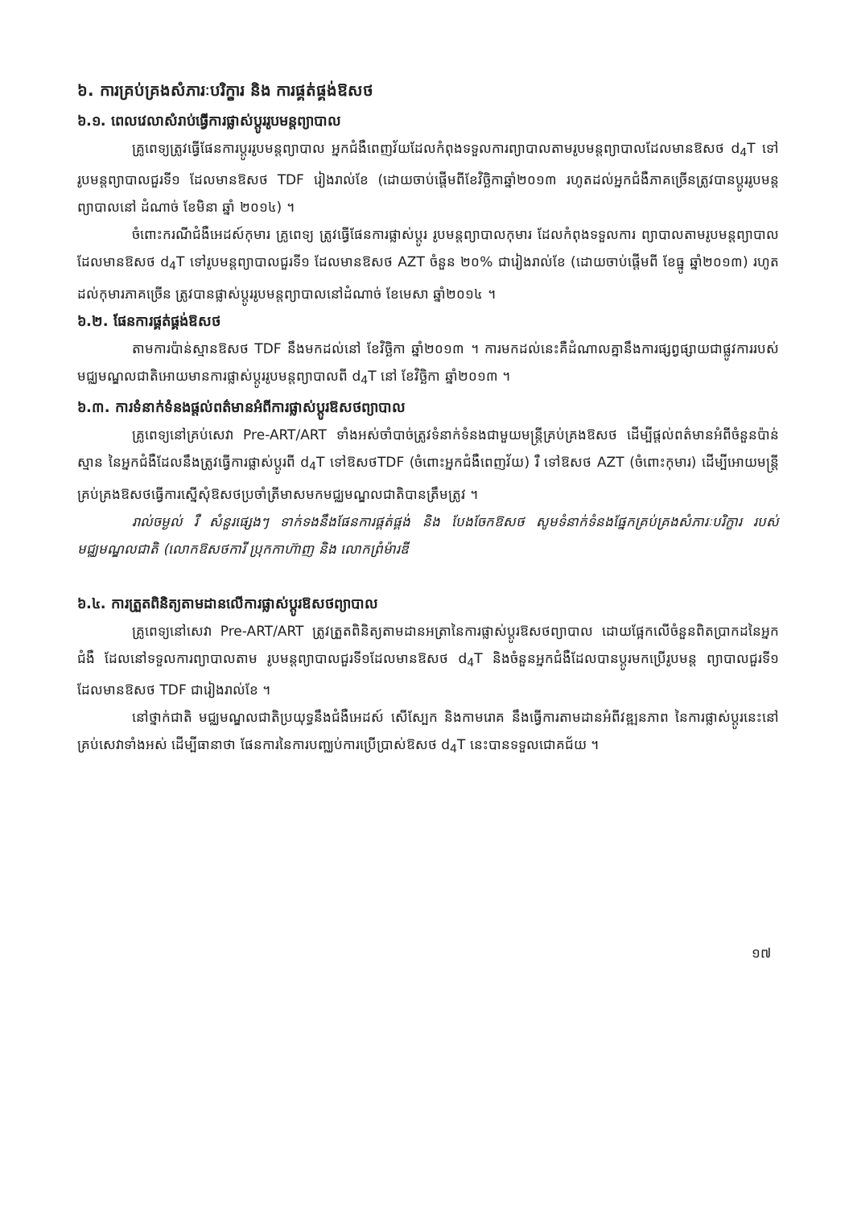៦. ការគ្រប់គ្រងសំភារៈបរិក្ខារ និង ការផ្គត់ផ្គង់ឱសថ
៦.១. ពេលវេលាសំរាប់ធ្វើការផ្លាស់ប្តូររូបមន្តព្យាបាល
គ្រូពេទ្យត្រូវធ្វើផែនការប្តូររូបមន្តព្យាបាល អ្នកជំងឺពេញវ័យដែលកំពុងទទួលការព្យាបាលតាមរូបមន្តព្យាបាលដែលមានឱសថ d<sub>4</sub>T ទៅរូបមន្តព្យាបាលជួរទី១ ដែលមានឱសថ TDF រៀងរាល់ខែ (ដោយចាប់ផ្តើមពីខែវិច្ឆិកាឆ្នាំ២០១៣ រហូតដល់អ្នកជំងឺភាគច្រើនត្រូវបានប្តូររូបមន្តព្យាបាលនៅ ដំណាច់ ខែមិនា ឆ្នាំ ២០១៤) ។
ចំពោះករណីជំងឺអេដស៍កុមារ គ្រូពេទ្យ ត្រូវធ្វើផែនការផ្លាស់ប្តូរ រូបមន្តព្យាបាលកុមារ ដែលកំពុងទទួលការ ព្យាបាលតាមរូបមន្តព្យាបាលដែលមានឱសថ d<sub>4</sub>T ទៅរូបមន្តព្យាបាលជួរទី១ ដែលមានឱសថ AZT ចំនួន ២០% ជារៀងរាល់ខែ (ដោយចាប់ផ្តើមពី ខែធ្នូ ឆ្នាំ២០១៣) រហូតដល់កុមារភាគច្រើន ត្រូវបានផ្លាស់ប្តូររូបមន្តព្យាបាលនៅដំណាច់ ខែមេសា ឆ្នាំ២០១៤ ។
៦.២. ផែនការផ្គត់ផ្គង់ឱសថ
តាមការប៉ាន់ស្មានឱសថ TDF នឹងមកដល់នៅ ខែវិច្ឆិកា ឆ្នាំ២០១៣ ។ ការមកដល់នេះគឺដំណាលគ្នានឹងការផ្សព្វផ្សាយជាផ្លូវការរបស់មជ្ឈមណ្ឌលជាតិអោយមានការផ្លាស់ប្តូររូបមន្តព្យាបាលពី d<sub>4</sub>T នៅ ខែវិច្ឆិកា ឆ្នាំ២០១៣ ។
៦.៣. ការទំនាក់ទំនងផ្តល់ពត៌មានអំពីការផ្លាស់ប្តូរឱសថព្យាបាល
គ្រូពេទ្យនៅគ្រប់សេវា Pre-ART/ART ទាំងអស់ចាំបាច់ត្រូវទំនាក់ទំនងជាមួយមន្ត្រីគ្រប់គ្រងឱសថ ដើម្បីផ្តល់ពត៌មានអំពីចំនួនប៉ាន់ស្មាន នៃអ្នកជំងឺដែលនឹងត្រូវធ្វើការផ្លាស់ប្តូរពី d<sub>4</sub>T ទៅឱសថTDF (ចំពោះអ្នកជំងឺពេញវ័យ) រឺ ទៅឱសថ AZT (ចំពោះកុមារ) ដើម្បីអោយមន្ត្រីគ្រប់គ្រងឱសថធ្វើការស្នើសុំឱសថប្រចាំត្រីមាសមកមជ្ឈមណ្ឌលជាតិបានត្រឹមត្រូវ ។
រាល់ចម្ងល់ រឺ សំនួរផ្សេងៗ ទាក់ទងនឹងផែនការផ្គត់ផ្គង់ និង បែងចែកឱសថ សូមទំនាក់ទំនងផ្នែកគ្រប់គ្រងសំភារៈបរិក្ខារ របស់មជ្ឈមណ្ឌលជាតិ (លោកឱសថការី ប្រុកកាហ៊ាញ និង លោកព្រំម៉ារឌី
៦.៤. ការត្រួតពិនិត្យតាមដានលើការផ្លាស់ប្តូរឱសថព្យាបាល
គ្រូពេទ្យនៅសេវា Pre-ART/ART ត្រូវត្រួតពិនិត្យតាមដានអត្រានៃការផ្លាស់ប្តូរឱសថព្យាបាល ដោយផ្អែកលើចំនួនពិតប្រាកដនៃអ្នកជំងឺ ដែលនៅទទួលការព្យាបាលតាម រូបមន្តព្យាបាលជួរទី១ដែលមានឱសថ d<sub>4</sub>T និងចំនួនអ្នកជំងឺដែលបានប្តូរមកប្រើរូបមន្ត ព្យាបាលជួរទី១ ដែលមានឱសថ TDF ជារៀងរាល់ខែ ។
នៅថ្នាក់ជាតិ មជ្ឈមណ្ឌលជាតិប្រយុទ្ធនឹងជំងឺអេដស៍ សើស្បែក និងកាមរោគ នឹងធ្វើការតាមដានអំពីវឌ្ឍនភាព នៃការផ្លាស់ប្តូរនេះនៅគ្រប់សេវាទាំងអស់ ដើម្បីធានាថា ផែនការនៃការបញ្ឈប់ការប្រើប្រាស់ឱសថ d<sub>4</sub>T នេះបានទទួលជោគជ័យ ។
១៧